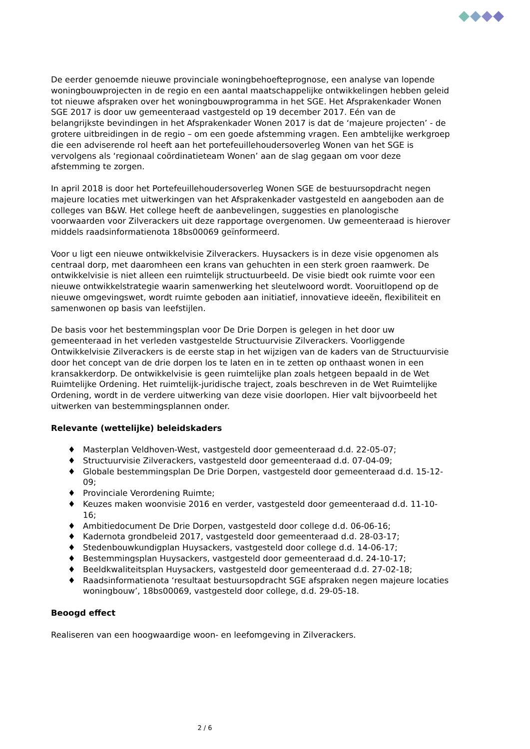De eerder genoemde nieuwe provinciale woningbehoefteprognose, een analyse van lopende woningbouwprojecten in de regio en een aantal maatschappelijke ontwikkelingen hebben geleid tot nieuwe afspraken over het woningbouwprogramma in het SGE. Het Afsprakenkader Wonen SGE 2017 is door uw gemeenteraad vastgesteld op 19 december 2017. Eén van de belangrijkste bevindingen in het Afsprakenkader Wonen 2017 is dat de ‘majeure projecten’ - de grotere uitbreidingen in de regio – om een goede afstemming vragen. Een ambtelijke werkgroep die een adviserende rol heeft aan het portefeuillehoudersoverleg Wonen van het SGE is vervolgens als ‘regionaal coördinatieteam Wonen’ aan de slag gegaan om voor deze afstemming te zorgen.
In april 2018 is door het Portefeuillehoudersoverleg Wonen SGE de bestuursopdracht negen majeure locaties met uitwerkingen van het Afsprakenkader vastgesteld en aangeboden aan de colleges van B&W. Het college heeft de aanbevelingen, suggesties en planologische voorwaarden voor Zilverackers uit deze rapportage overgenomen. Uw gemeenteraad is hierover middels raadsinformatienota 18bs00069 geïnformeerd.
Voor u ligt een nieuwe ontwikkelvisie Zilverackers. Huysackers is in deze visie opgenomen als centraal dorp, met daaromheen een krans van gehuchten in een sterk groen raamwerk. De ontwikkelvisie is niet alleen een ruimtelijk structuurbeeld. De visie biedt ook ruimte voor een nieuwe ontwikkelstrategie waarin samenwerking het sleutelwoord wordt. Vooruitlopend op de nieuwe omgevingswet, wordt ruimte geboden aan initiatief, innovatieve ideeën, flexibiliteit en samenwonen op basis van leefstijlen.
De basis voor het bestemmingsplan voor De Drie Dorpen is gelegen in het door uw gemeenteraad in het verleden vastgestelde Structuurvisie Zilverackers. Voorliggende Ontwikkelvisie Zilverackers is de eerste stap in het wijzigen van de kaders van de Structuurvisie door het concept van de drie dorpen los te laten en in te zetten op onthaast wonen in een kransakkerdorp. De ontwikkelvisie is geen ruimtelijke plan zoals hetgeen bepaald in de Wet Ruimtelijke Ordening. Het ruimtelijk-juridische traject, zoals beschreven in de Wet Ruimtelijke Ordening, wordt in de verdere uitwerking van deze visie doorlopen. Hier valt bijvoorbeeld het uitwerken van bestemmingsplannen onder.
Relevante (wettelijke) beleidskaders
♦ Masterplan Veldhoven-West, vastgesteld door gemeenteraad d.d. 22-05-07;
♦ Structuurvisie Zilverackers, vastgesteld door gemeenteraad d.d. 07-04-09;
♦ Globale bestemmingsplan De Drie Dorpen, vastgesteld door gemeenteraad d.d. 15-12-09;
♦ Provinciale Verordening Ruimte;
♦ Keuzes maken woonvisie 2016 en verder, vastgesteld door gemeenteraad d.d. 11-10-16;
♦ Ambitiedocument De Drie Dorpen, vastgesteld door college d.d. 06-06-16;
♦ Kadernota grondbeleid 2017, vastgesteld door gemeenteraad d.d. 28-03-17;
♦ Stedenbouwkundigplan Huysackers, vastgesteld door college d.d. 14-06-17;
♦ Bestemmingsplan Huysackers, vastgesteld door gemeenteraad d.d. 24-10-17;
♦ Beeldkwaliteitsplan Huysackers, vastgesteld door gemeenteraad d.d. 27-02-18;
♦ Raadsinformatienota ‘resultaat bestuursopdracht SGE afspraken negen majeure locaties woningbouw’, 18bs00069, vastgesteld door college, d.d. 29-05-18.
Beoogd effect
Realiseren van een hoogwaardige woon- en leefomgeving in Zilverackers.
2 / 6